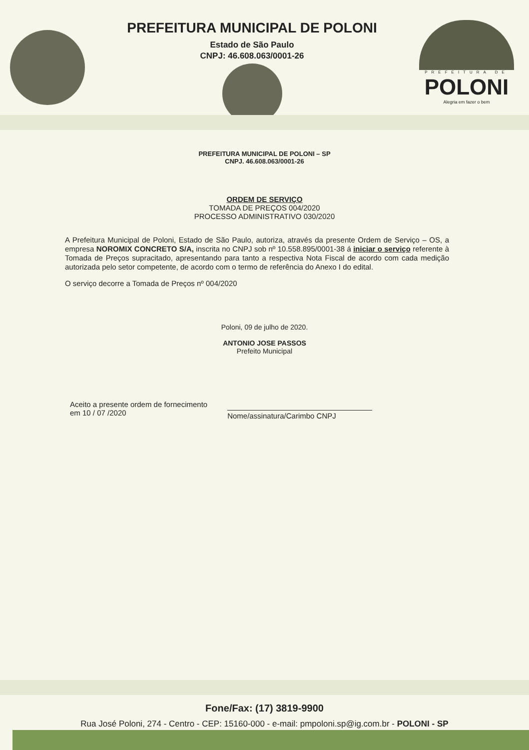PREFEITURA MUNICIPAL DE POLONI
Estado de São Paulo
CNPJ: 46.608.063/0001-26
PREFEITURA DE
POLONI
Alegria em fazer o bem
PREFEITURA MUNICIPAL DE POLONI – SP
CNPJ. 46.608.063/0001-26
ORDEM DE SERVIÇO
TOMADA DE PREÇOS 004/2020
PROCESSO ADMINISTRATIVO 030/2020
A Prefeitura Municipal de Poloni, Estado de São Paulo, autoriza, através da presente Ordem de Serviço – OS, a empresa NOROMIX CONCRETO S/A, inscrita no CNPJ sob nº 10.558.895/0001-38 á iniciar o serviço referente à Tomada de Preços supracitado, apresentando para tanto a respectiva Nota Fiscal de acordo com cada medição autorizada pelo setor competente, de acordo com o termo de referência do Anexo I do edital.
O serviço decorre a Tomada de Preços nº 004/2020
Poloni, 09 de julho de 2020.
ANTONIO JOSE PASSOS
Prefeito Municipal
Aceito a presente ordem de fornecimento
em 10 / 07 /2020
Nome/assinatura/Carimbo CNPJ
Fone/Fax: (17) 3819-9900
Rua José Poloni, 274 - Centro - CEP: 15160-000 - e-mail: pmpoloni.sp@ig.com.br - POLONI - SP